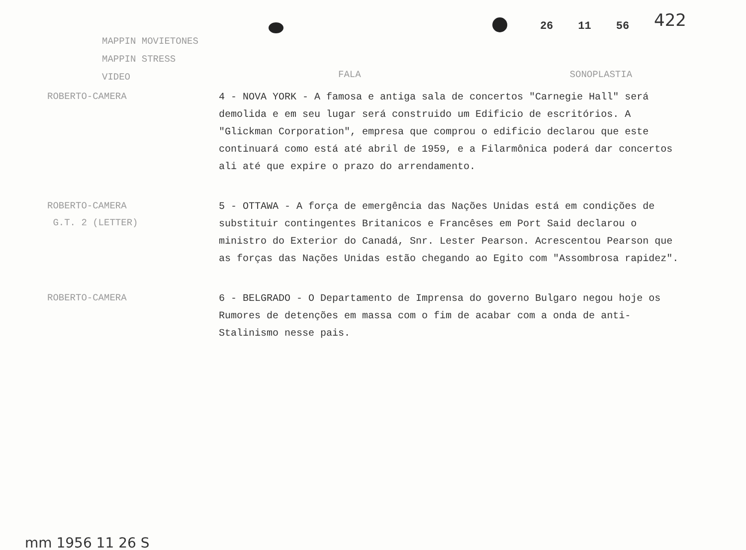26 11 56 422
MAPPIN MOVIETONES
MAPPIN STRESS
VIDEO
FALA SONOPLASTIA
ROBERTO-CAMERA
4 - NOVA YORK - A famosa e antiga sala de concertos "Carnegie Hall" será demolida e em seu lugar será construido um Edificio de escritórios. A "Glickman Corporation", empresa que comprou o edificio declarou que este continuará como está até abril de 1959, e a Filarmônica poderá dar concertos ali até que expire o prazo do arrendamento.
ROBERTO-CAMERA
G.T. 2 (LETTER)
5 - OTTAWA - A força de emergência das Nações Unidas está em condições de substituir contingentes Britanicos e Francêses em Port Said declarou o ministro do Exterior do Canadá, Snr. Lester Pearson. Acrescentou Pearson que as forças das Nações Unidas estão chegando ao Egito com "Assombrosa rapidez".
ROBERTO-CAMERA
6 - BELGRADO - O Departamento de Imprensa do governo Bulgaro negou hoje os Rumores de detenções em massa com o fim de acabar com a onda de anti-Stalinismo nesse pais.
mm 1956 11 26 S